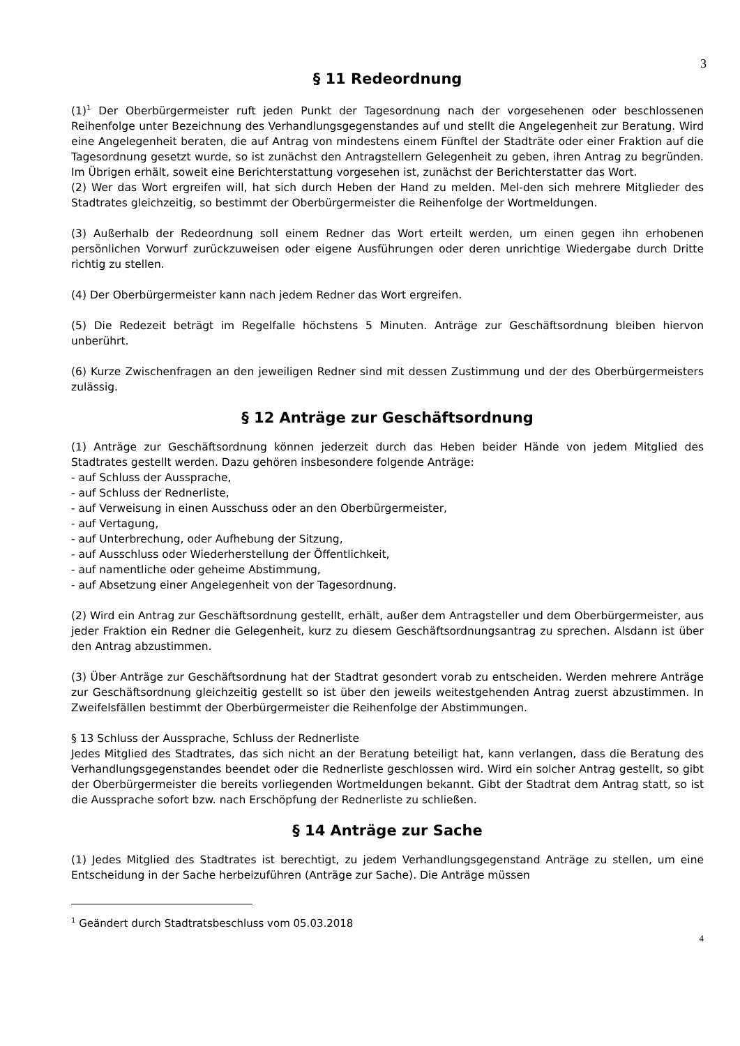3
§ 11 Redeordnung
(1)<sup>1</sup> Der Oberbürgermeister ruft jeden Punkt der Tagesordnung nach der vorgesehenen oder beschlossenen Reihenfolge unter Bezeichnung des Verhandlungsgegenstandes auf und stellt die Angelegenheit zur Beratung. Wird eine Angelegenheit beraten, die auf Antrag von mindestens einem Fünftel der Stadträte oder einer Fraktion auf die Tagesordnung gesetzt wurde, so ist zunächst den Antragstellern Gelegenheit zu geben, ihren Antrag zu begründen. Im Übrigen erhält, soweit eine Berichterstattung vorgesehen ist, zunächst der Berichterstatter das Wort.
(2) Wer das Wort ergreifen will, hat sich durch Heben der Hand zu melden. Mel-den sich mehrere Mitglieder des Stadtrates gleichzeitig, so bestimmt der Oberbürgermeister die Reihenfolge der Wortmeldungen.
(3) Außerhalb der Redeordnung soll einem Redner das Wort erteilt werden, um einen gegen ihn erhobenen persönlichen Vorwurf zurückzuweisen oder eigene Ausführungen oder deren unrichtige Wiedergabe durch Dritte richtig zu stellen.
(4) Der Oberbürgermeister kann nach jedem Redner das Wort ergreifen.
(5) Die Redezeit beträgt im Regelfalle höchstens 5 Minuten. Anträge zur Geschäftsordnung bleiben hiervon unberührt.
(6) Kurze Zwischenfragen an den jeweiligen Redner sind mit dessen Zustimmung und der des Oberbürgermeisters zulässig.
§ 12 Anträge zur Geschäftsordnung
(1) Anträge zur Geschäftsordnung können jederzeit durch das Heben beider Hände von jedem Mitglied des Stadtrates gestellt werden. Dazu gehören insbesondere folgende Anträge:
- auf Schluss der Aussprache,
- auf Schluss der Rednerliste,
- auf Verweisung in einen Ausschuss oder an den Oberbürgermeister,
- auf Vertagung,
- auf Unterbrechung, oder Aufhebung der Sitzung,
- auf Ausschluss oder Wiederherstellung der Öffentlichkeit,
- auf namentliche oder geheime Abstimmung,
- auf Absetzung einer Angelegenheit von der Tagesordnung.
(2) Wird ein Antrag zur Geschäftsordnung gestellt, erhält, außer dem Antragsteller und dem Oberbürgermeister, aus jeder Fraktion ein Redner die Gelegenheit, kurz zu diesem Geschäftsordnungsantrag zu sprechen. Alsdann ist über den Antrag abzustimmen.
(3) Über Anträge zur Geschäftsordnung hat der Stadtrat gesondert vorab zu entscheiden. Werden mehrere Anträge zur Geschäftsordnung gleichzeitig gestellt so ist über den jeweils weitestgehenden Antrag zuerst abzustimmen. In Zweifelsfällen bestimmt der Oberbürgermeister die Reihenfolge der Abstimmungen.
§ 13 Schluss der Aussprache, Schluss der Rednerliste
Jedes Mitglied des Stadtrates, das sich nicht an der Beratung beteiligt hat, kann verlangen, dass die Beratung des Verhandlungsgegenstandes beendet oder die Rednerliste geschlossen wird. Wird ein solcher Antrag gestellt, so gibt der Oberbürgermeister die bereits vorliegenden Wortmeldungen bekannt. Gibt der Stadtrat dem Antrag statt, so ist die Aussprache sofort bzw. nach Erschöpfung der Rednerliste zu schließen.
§ 14 Anträge zur Sache
(1) Jedes Mitglied des Stadtrates ist berechtigt, zu jedem Verhandlungsgegenstand Anträge zu stellen, um eine Entscheidung in der Sache herbeizuführen (Anträge zur Sache). Die Anträge müssen
<sup>1</sup> Geändert durch Stadtratsbeschluss vom 05.03.2018
4